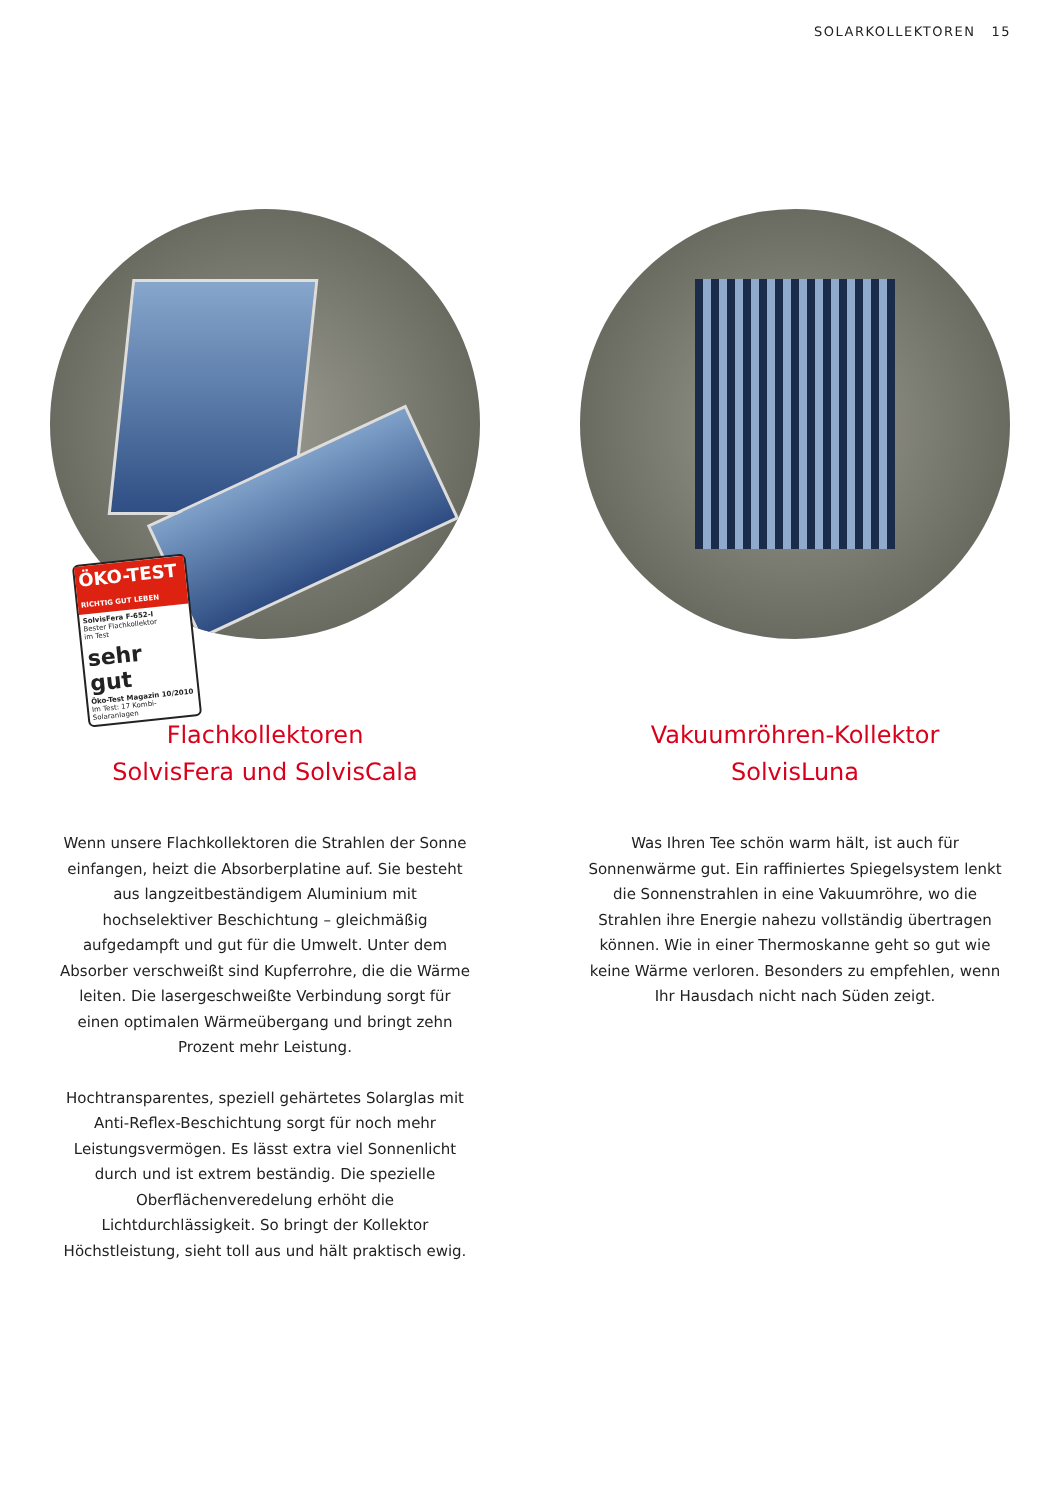SOLARKOLLEKTOREN 15
ÖKO-TEST
RICHTIG GUT LEBEN
SolvisFera F-652-I
Bester Flachkollektor
im Test
sehr gut
Öko-Test Magazin 10/2010
Im Test: 17 Kombi-Solaranlagen
Flachkollektoren
SolvisFera und SolvisCala
Wenn unsere Flachkollektoren die Strahlen der Sonne einfangen, heizt die Absorberplatine auf. Sie besteht aus langzeitbeständigem Aluminium mit hochselektiver Beschichtung – gleichmäßig aufgedampft und gut für die Umwelt. Unter dem Absorber verschweißt sind Kupferrohre, die die Wärme leiten. Die lasergeschweißte Verbindung sorgt für einen optimalen Wärmeübergang und bringt zehn Prozent mehr Leistung.
Hochtransparentes, speziell gehärtetes Solarglas mit Anti-Reflex-Beschichtung sorgt für noch mehr Leistungsvermögen. Es lässt extra viel Sonnenlicht durch und ist extrem beständig. Die spezielle Oberflächenveredelung erhöht die Lichtdurchlässigkeit. So bringt der Kollektor Höchstleistung, sieht toll aus und hält praktisch ewig.
Vakuumröhren-Kollektor
SolvisLuna
Was Ihren Tee schön warm hält, ist auch für Sonnenwärme gut. Ein raffiniertes Spiegelsystem lenkt die Sonnenstrahlen in eine Vakuumröhre, wo die Strahlen ihre Energie nahezu vollständig übertragen können. Wie in einer Thermoskanne geht so gut wie keine Wärme verloren. Besonders zu empfehlen, wenn Ihr Hausdach nicht nach Süden zeigt.